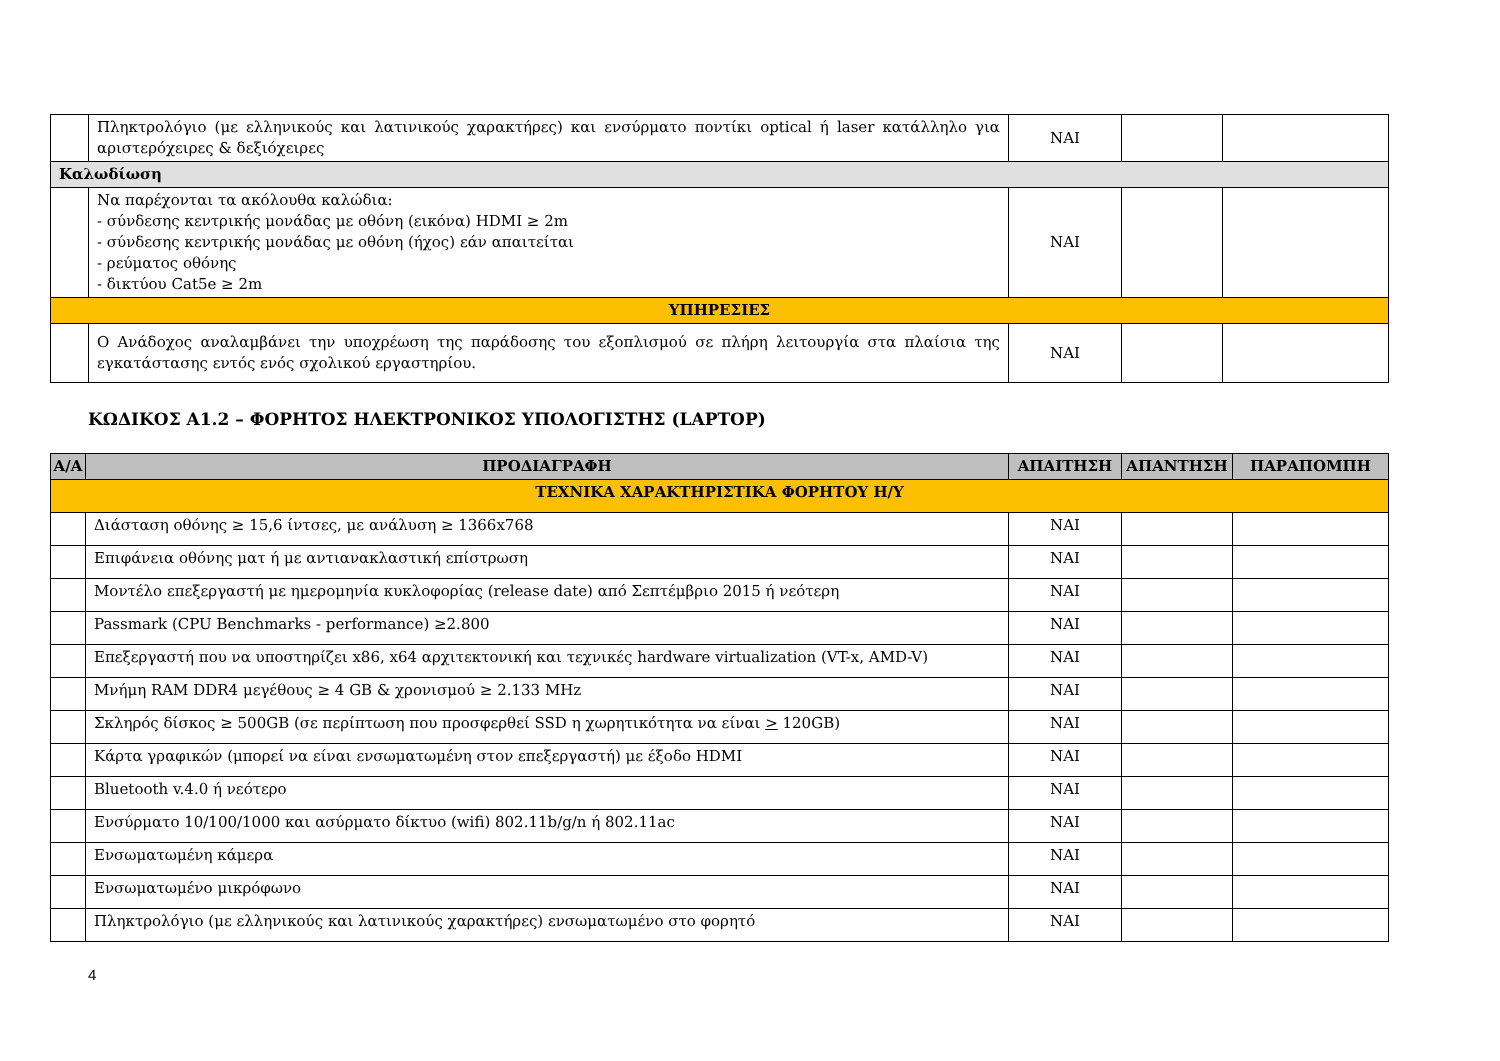| | Πληκτρολόγιο (με ελληνικούς και λατινικούς χαρακτήρες) και ενσύρματο ποντίκι optical ή laser κατάλληλο για αριστερόχειρες & δεξιόχειρες | ΝΑΙ | | |
| Καλωδίωση | | | | |
| | Να παρέχονται τα ακόλουθα καλώδια: - σύνδεσης κεντρικής μονάδας με οθόνη (εικόνα) HDMI ≥ 2m - σύνδεσης κεντρικής μονάδας με οθόνη (ήχος) εάν απαιτείται - ρεύματος οθόνης - δικτύου Cat5e ≥ 2m | ΝΑΙ | | |
| ΥΠΗΡΕΣΙΕΣ | | | | |
| | Ο Ανάδοχος αναλαμβάνει την υποχρέωση της παράδοσης του εξοπλισμού σε πλήρη λειτουργία στα πλαίσια της εγκατάστασης εντός ενός σχολικού εργαστηρίου. | ΝΑΙ | | |
ΚΩΔΙΚΟΣ Α1.2 – ΦΟΡΗΤΟΣ ΗΛΕΚΤΡΟΝΙΚΟΣ ΥΠΟΛΟΓΙΣΤΗΣ (LAPTOP)
| Α/Α | ΠΡΟΔΙΑΓΡΑΦΗ | ΑΠΑΙΤΗΣΗ | ΑΠΑΝΤΗΣΗ | ΠΑΡΑΠΟΜΠΗ |
| --- | --- | --- | --- | --- |
| ΤΕΧΝΙΚΑ ΧΑΡΑΚΤΗΡΙΣΤΙΚΑ ΦΟΡΗΤΟΥ Η/Υ | | | | |
| | Διάσταση οθόνης ≥ 15,6 ίντσες, με ανάλυση ≥ 1366x768 | ΝΑΙ | | |
| | Επιφάνεια οθόνης ματ ή με αντιανακλαστική επίστρωση | ΝΑΙ | | |
| | Μοντέλο επεξεργαστή με ημερομηνία κυκλοφορίας (release date) από Σεπτέμβριο 2015 ή νεότερη | ΝΑΙ | | |
| | Passmark (CPU Benchmarks - performance) ≥2.800 | ΝΑΙ | | |
| | Επεξεργαστή που να υποστηρίζει x86, x64 αρχιτεκτονική και τεχνικές hardware virtualization (VT-x, AMD-V) | ΝΑΙ | | |
| | Μνήμη RAM DDR4 μεγέθους ≥ 4 GB & χρονισμού ≥ 2.133 MHz | ΝΑΙ | | |
| | Σκληρός δίσκος ≥ 500GB (σε περίπτωση που προσφερθεί SSD η χωρητικότητα να είναι > 120GB) | ΝΑΙ | | |
| | Κάρτα γραφικών (μπορεί να είναι ενσωματωμένη στον επεξεργαστή) με έξοδο HDMI | ΝΑΙ | | |
| | Bluetooth v.4.0 ή νεότερο | ΝΑΙ | | |
| | Ενσύρματο 10/100/1000 και ασύρματο δίκτυο (wifi) 802.11b/g/n ή 802.11ac | ΝΑΙ | | |
| | Ενσωματωμένη κάμερα | ΝΑΙ | | |
| | Ενσωματωμένο μικρόφωνο | ΝΑΙ | | |
| | Πληκτρολόγιο (με ελληνικούς και λατινικούς χαρακτήρες) ενσωματωμένο στο φορητό | ΝΑΙ | | |
4